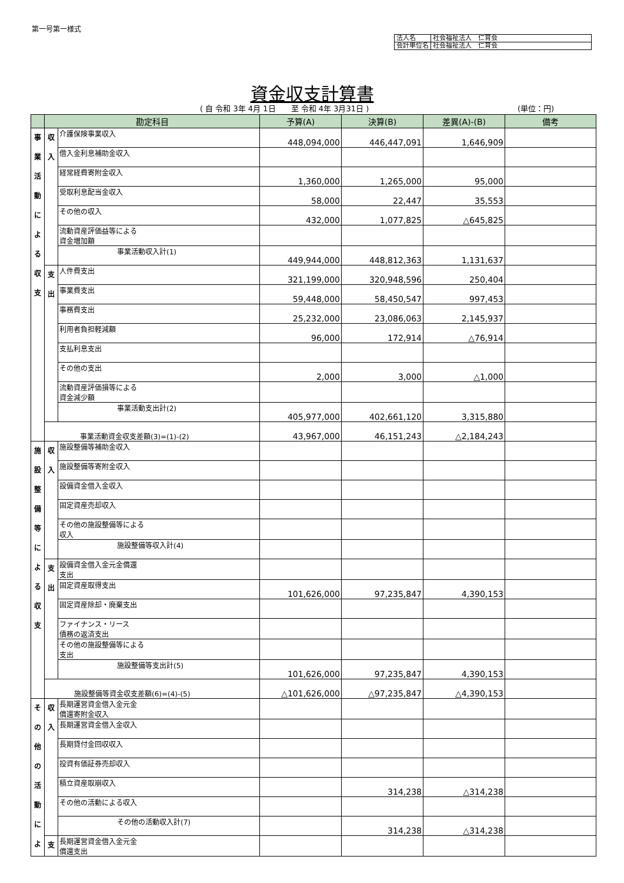第一号第一様式
| 法人名 | 社会福祉法人 仁育会 |
| 会計単位名 | 社会福祉法人 仁育会 |
資金収支計算書
( 自 令和 3年 4月 1日　　至 令和 4年 3月31日 )
(単位：円)
| | 勘定科目 | | 予算(A) | 決算(B) | 差異(A)-(B) | 備考 |
| --- | --- | --- | --- | --- | --- | --- |
| 事 業 活 動 に よ る 収 支 | 収 入 | 介護保険事業収入 | 448,094,000 | 446,447,091 | 1,646,909 | |
| | | 借入金利息補助金収入 | | | | |
| | | 経常経費寄附金収入 | 1,360,000 | 1,265,000 | 95,000 | |
| | | 受取利息配当金収入 | 58,000 | 22,447 | 35,553 | |
| | | その他の収入 | 432,000 | 1,077,825 | △645,825 | |
| | | 流動資産評価益等による 資金増加額 | | | | |
| | | 事業活動収入計(1) | 449,944,000 | 448,812,363 | 1,131,637 | |
| | 支 出 | 人件費支出 | 321,199,000 | 320,948,596 | 250,404 | |
| | | 事業費支出 | 59,448,000 | 58,450,547 | 997,453 | |
| | | 事務費支出 | 25,232,000 | 23,086,063 | 2,145,937 | |
| | | 利用者負担軽減額 | 96,000 | 172,914 | △76,914 | |
| | | 支払利息支出 | | | | |
| | | その他の支出 | 2,000 | 3,000 | △1,000 | |
| | | 流動資産評価損等による 資金減少額 | | | | |
| | | 事業活動支出計(2) | 405,977,000 | 402,661,120 | 3,315,880 | |
| | 事業活動資金収支差額(3)=(1)-(2) | | 43,967,000 | 46,151,243 | △2,184,243 | |
| 施 設 整 備 等 に よ る 収 支 | 収 入 | 施設整備等補助金収入 | | | | |
| | | 施設整備等寄附金収入 | | | | |
| | | 設備資金借入金収入 | | | | |
| | | 固定資産売却収入 | | | | |
| | | その他の施設整備等による 収入 | | | | |
| | | 施設整備等収入計(4) | | | | |
| | 支 出 | 設備資金借入金元金償還 支出 | | | | |
| | | 固定資産取得支出 | 101,626,000 | 97,235,847 | 4,390,153 | |
| | | 固定資産除却・廃棄支出 | | | | |
| | | ファイナンス・リース 債務の返済支出 | | | | |
| | | その他の施設整備等による 支出 | | | | |
| | | 施設整備等支出計(5) | 101,626,000 | 97,235,847 | 4,390,153 | |
| | 施設整備等資金収支差額(6)=(4)-(5) | | △101,626,000 | △97,235,847 | △4,390,153 | |
| そ の 他 の 活 動 に よ | 収 入 | 長期運営資金借入金元金 償還寄附金収入 | | | | |
| | | 長期運営資金借入金収入 | | | | |
| | | 長期貸付金回収収入 | | | | |
| | | 投資有価証券売却収入 | | | | |
| | | 積立資産取崩収入 | | 314,238 | △314,238 | |
| | | その他の活動による収入 | | | | |
| | | その他の活動収入計(7) | | 314,238 | △314,238 | |
| | 支 | 長期運営資金借入金元金 償還支出 | | | | |